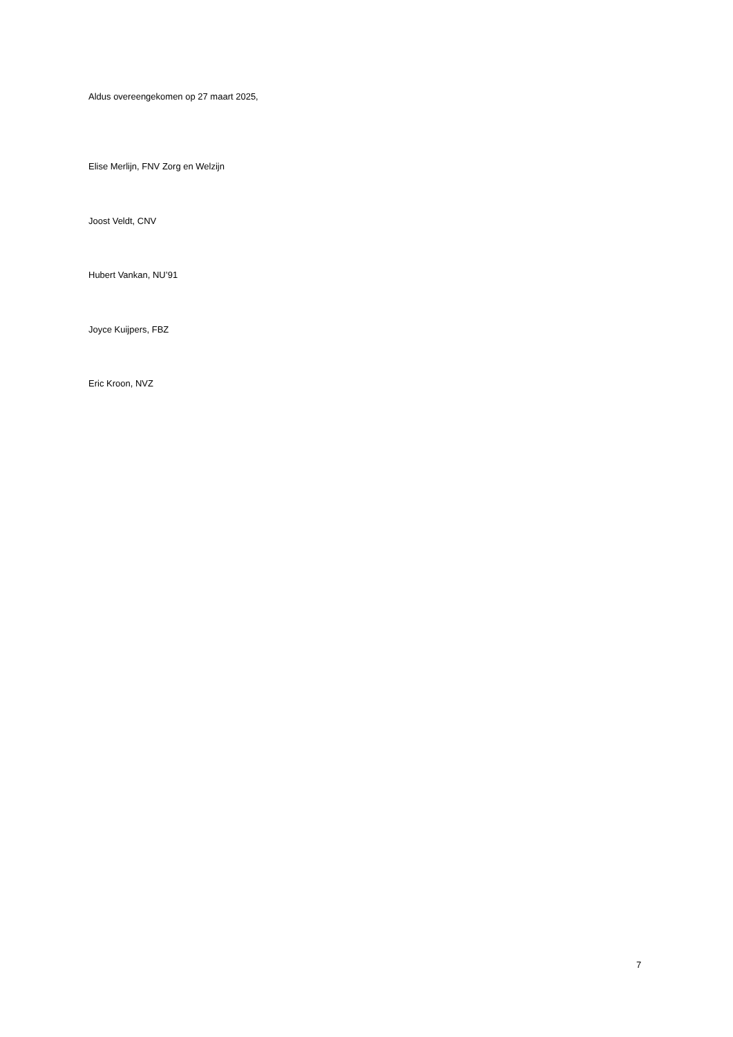Aldus overeengekomen op 27 maart 2025,
Elise Merlijn, FNV Zorg en Welzijn
Joost Veldt, CNV
Hubert Vankan, NU’91
Joyce Kuijpers, FBZ
Eric Kroon, NVZ
7